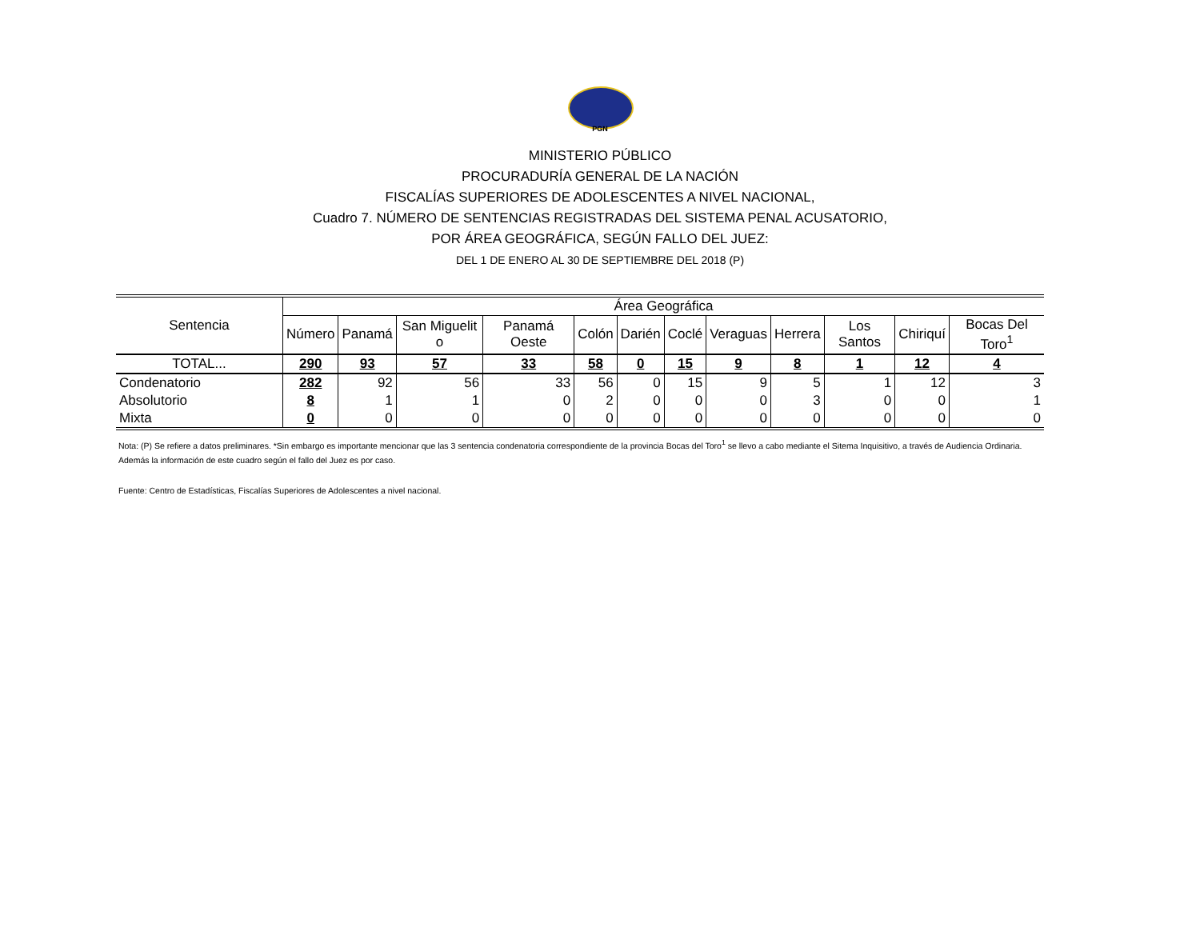PGN
MINISTERIO PÚBLICO
PROCURADURÍA GENERAL DE LA NACIÓN
FISCALÍAS SUPERIORES DE ADOLESCENTES A NIVEL NACIONAL,
Cuadro 7. NÚMERO DE SENTENCIAS REGISTRADAS DEL SISTEMA PENAL ACUSATORIO,
POR ÁREA GEOGRÁFICA, SEGÚN FALLO DEL JUEZ:
DEL 1 DE ENERO AL 30 DE SEPTIEMBRE DEL 2018 (P)
| Sentencia | Área Geográfica | | | | | | | | | | | |
| --- | --- | --- | --- | --- | --- | --- | --- | --- | --- | --- | --- | --- |
| | Número | Panamá | San Miguelit o | Panamá Oeste | Colón | Darién | Coclé | Veraguas | Herrera | Los Santos | Chiriquí | Bocas Del Toro<sup>1</sup> |
| TOTAL... | 290 | 93 | 57 | 33 | 58 | 0 | 15 | 9 | 8 | 1 | 12 | 4 |
| Condenatorio | 282 | 92 | 56 | 33 | 56 | 0 | 15 | 9 | 5 | 1 | 12 | 3 |
| Absolutorio | 8 | 1 | 1 | 0 | 2 | 0 | 0 | 0 | 3 | 0 | 0 | 1 |
| Mixta | 0 | 0 | 0 | 0 | 0 | 0 | 0 | 0 | 0 | 0 | 0 | 0 |
Nota: (P) Se refiere a datos preliminares. *Sin embargo es importante mencionar que las 3 sentencia condenatoria correspondiente de la provincia Bocas del Toro<sup>1</sup> se llevo a cabo mediante el Sitema Inquisitivo, a través de Audiencia Ordinaria. Además la información de este cuadro según el fallo del Juez es por caso.
Fuente: Centro de Estadísticas, Fiscalías Superiores de Adolescentes a nivel nacional.